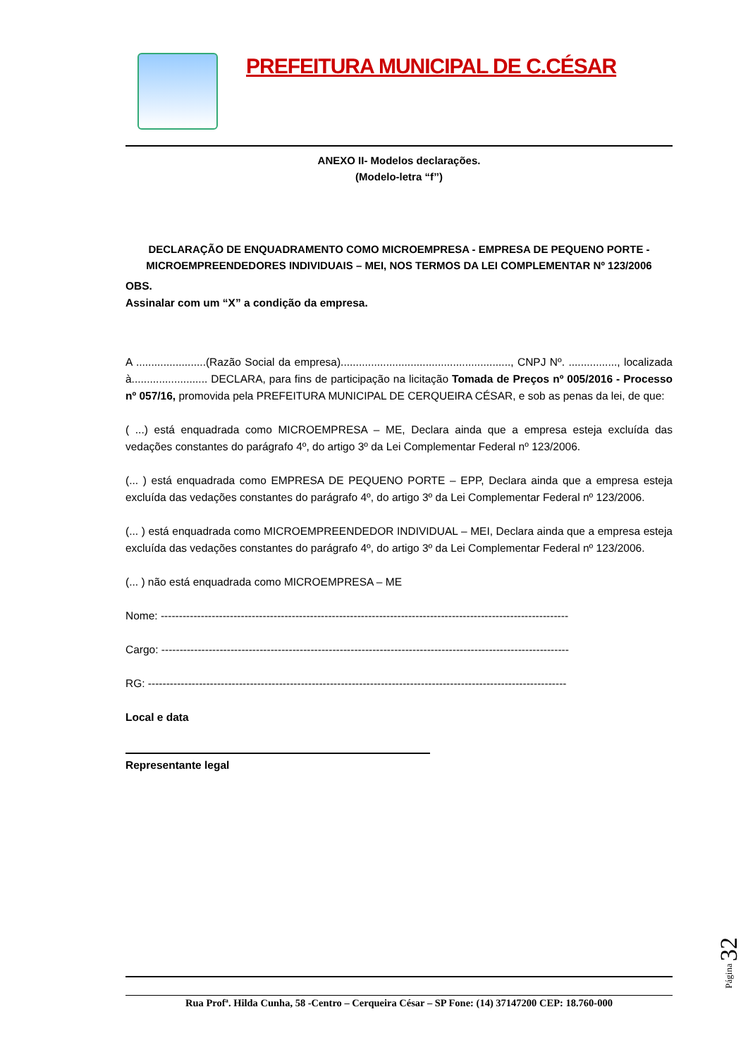PREFEITURA MUNICIPAL DE C.CÉSAR
ANEXO II- Modelos declarações.
(Modelo-letra “f’’)
DECLARAÇÃO DE ENQUADRAMENTO COMO MICROEMPRESA - EMPRESA DE PEQUENO PORTE - MICROEMPREENDEDORES INDIVIDUAIS – MEI, NOS TERMOS DA LEI COMPLEMENTAR Nº 123/2006
OBS.
Assinalar com um “X” a condição da empresa.
A .......................(Razão Social da empresa)........................................................, CNPJ Nº. ................, localizada à......................... DECLARA, para fins de participação na licitação Tomada de Preços nº 005/2016 - Processo nº 057/16, promovida pela PREFEITURA MUNICIPAL DE CERQUEIRA CÉSAR, e sob as penas da lei, de que:
( ...) está enquadrada como MICROEMPRESA – ME, Declara ainda que a empresa esteja excluída das vedações constantes do parágrafo 4º, do artigo 3º da Lei Complementar Federal nº 123/2006.
(... ) está enquadrada como EMPRESA DE PEQUENO PORTE – EPP, Declara ainda que a empresa esteja excluída das vedações constantes do parágrafo 4º, do artigo 3º da Lei Complementar Federal nº 123/2006.
(... ) está enquadrada como MICROEMPREENDEDOR INDIVIDUAL – MEI, Declara ainda que a empresa esteja excluída das vedações constantes do parágrafo 4º, do artigo 3º da Lei Complementar Federal nº 123/2006.
(... ) não está enquadrada como MICROEMPRESA – ME
Nome: ----------------------------------------------------------------------------------------------------------------
Cargo: ----------------------------------------------------------------------------------------------------------------
RG: -------------------------------------------------------------------------------------------------------------------
Local e data
Representante legal
Rua Profª. Hilda Cunha, 58 -Centro – Cerqueira César – SP Fone: (14) 37147200 CEP: 18.760-000
Página 32